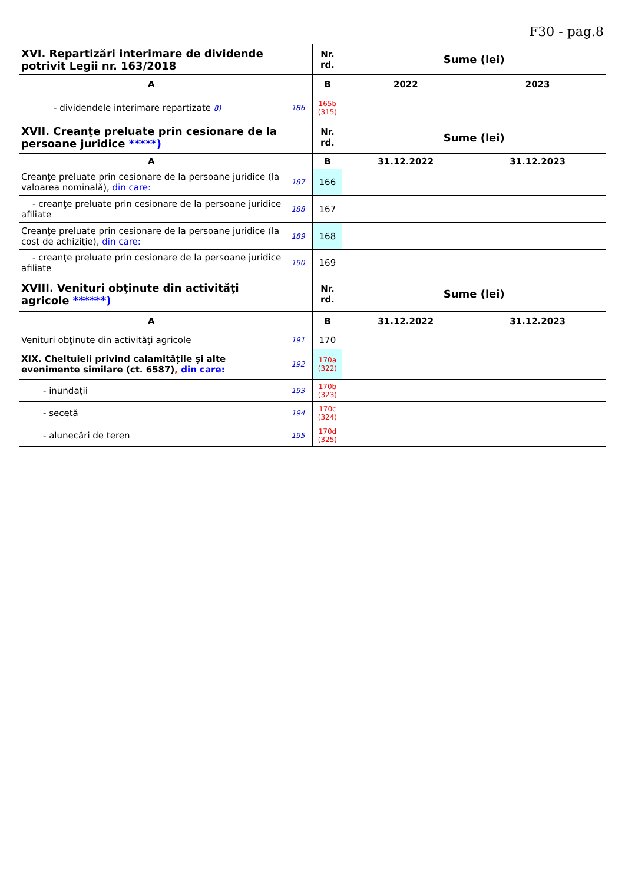| F30 - pag.8 | | | | |
| XVI. Repartizări interimare de dividende potrivit Legii nr. 163/2018 | | Nr. rd. | Sume (lei) | |
| A | | B | 2022 | 2023 |
| - dividendele interimare repartizate 8) | 186 | 165b (315) | | |
| XVII. Creanţe preluate prin cesionare de la persoane juridice *****) | | Nr. rd. | Sume (lei) | |
| A | | B | 31.12.2022 | 31.12.2023 |
| Creanţe preluate prin cesionare de la persoane juridice (la valoarea nominală), din care: | 187 | 166 | | |
| - creanţe preluate prin cesionare de la persoane juridice afiliate | 188 | 167 | | |
| Creanţe preluate prin cesionare de la persoane juridice (la cost de achiziţie), din care: | 189 | 168 | | |
| - creanţe preluate prin cesionare de la persoane juridice afiliate | 190 | 169 | | |
| XVIII. Venituri obţinute din activităţi agricole ******) | | Nr. rd. | Sume (lei) | |
| A | | B | 31.12.2022 | 31.12.2023 |
| Venituri obţinute din activităţi agricole | 191 | 170 | | |
| XIX. Cheltuieli privind calamitățile și alte evenimente similare (ct. 6587) , din care: | 192 | 170a (322) | | |
| - inundații | 193 | 170b (323) | | |
| - secetă | 194 | 170c (324) | | |
| - alunecări de teren | 195 | 170d (325) | | |